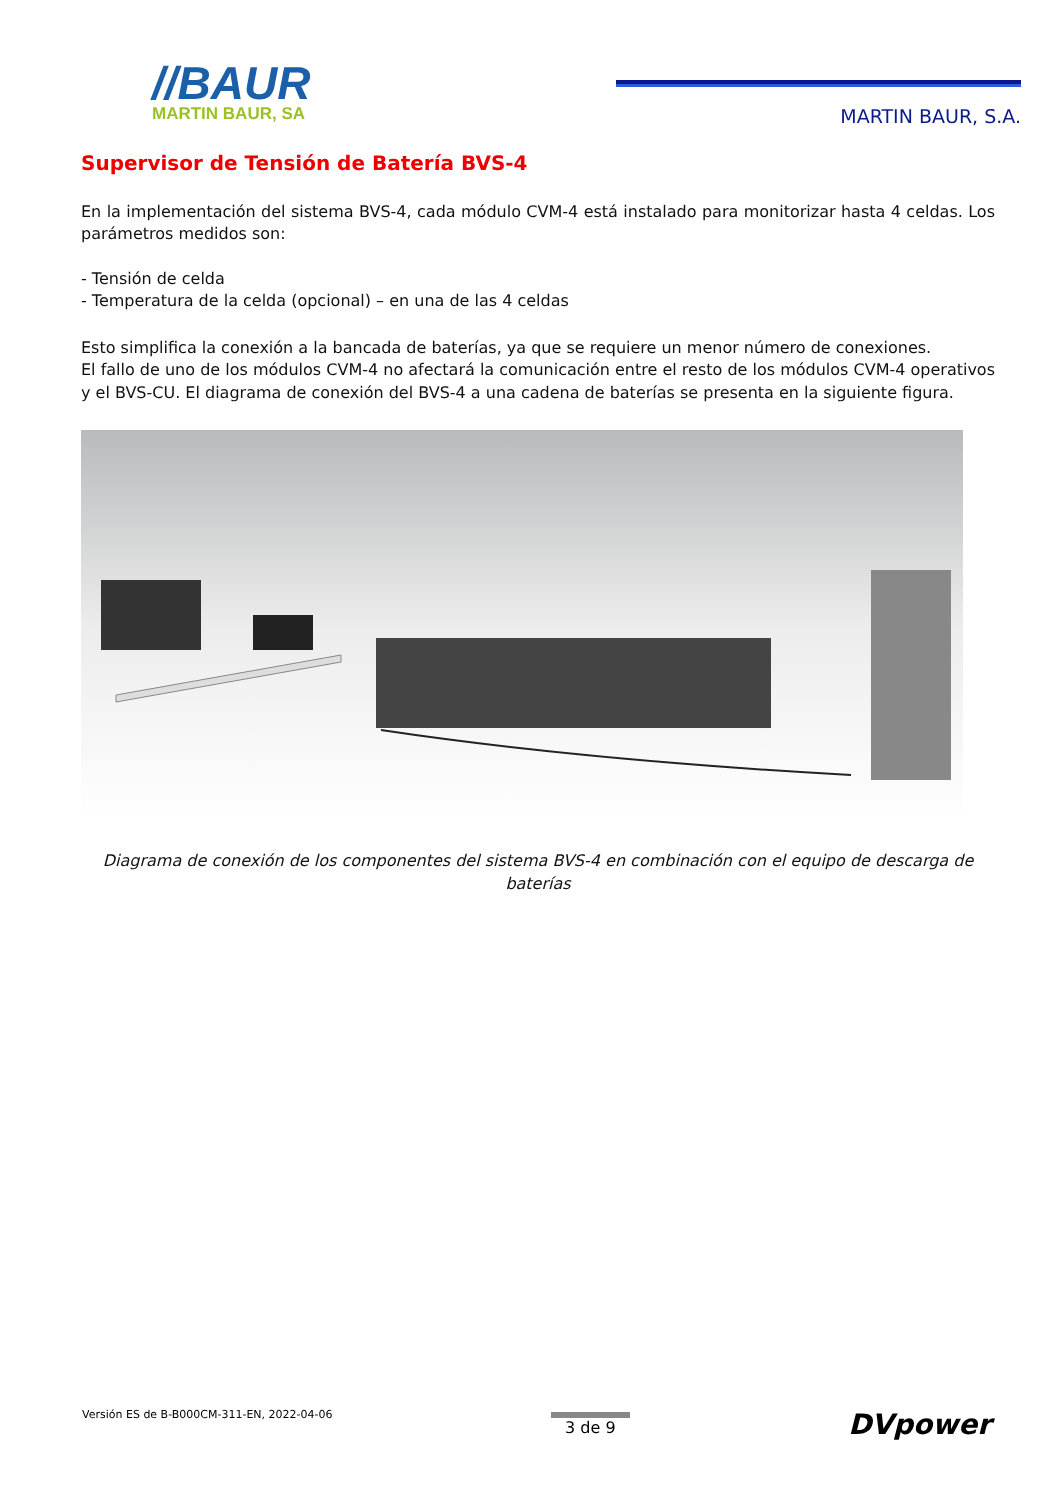//BAUR
MARTIN BAUR, SA
MARTIN BAUR, S.A.
Supervisor de Tensión de Batería BVS-4
En la implementación del sistema BVS-4, cada módulo CVM-4 está instalado para monitorizar hasta 4 celdas. Los parámetros medidos son:
- Tensión de celda
- Temperatura de la celda (opcional) – en una de las 4 celdas
Esto simplifica la conexión a la bancada de baterías, ya que se requiere un menor número de conexiones.
El fallo de uno de los módulos CVM-4 no afectará la comunicación entre el resto de los módulos CVM-4 operativos y el BVS-CU. El diagrama de conexión del BVS-4 a una cadena de baterías se presenta en la siguiente figura.
Diagrama de conexión de los componentes del sistema BVS-4 en combinación con el equipo de descarga de baterías
Versión ES de B-B000CM-311-EN, 2022-04-06
3 de 9
DVpower